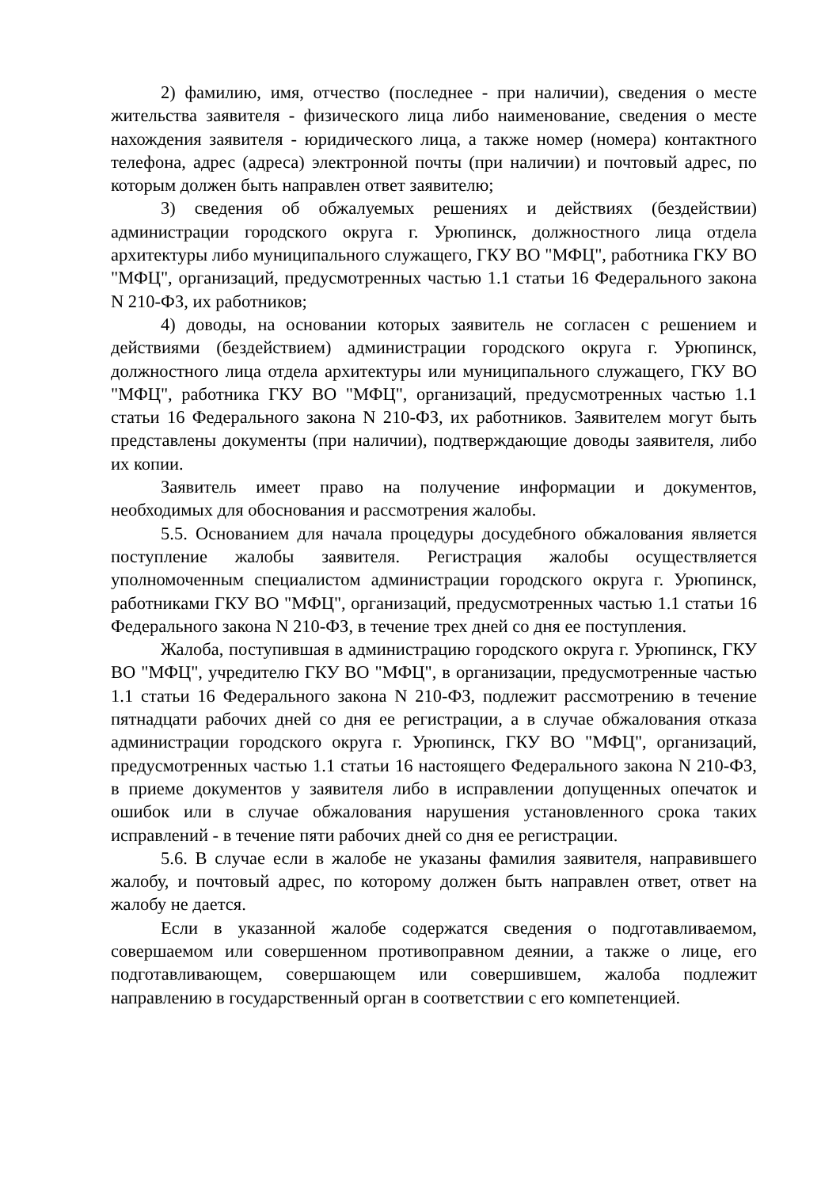2) фамилию, имя, отчество (последнее - при наличии), сведения о месте жительства заявителя - физического лица либо наименование, сведения о месте нахождения заявителя - юридического лица, а также номер (номера) контактного телефона, адрес (адреса) электронной почты (при наличии) и почтовый адрес, по которым должен быть направлен ответ заявителю;
3) сведения об обжалуемых решениях и действиях (бездействии) администрации городского округа г. Урюпинск, должностного лица отдела архитектуры либо муниципального служащего, ГКУ ВО "МФЦ", работника ГКУ ВО "МФЦ", организаций, предусмотренных частью 1.1 статьи 16 Федерального закона N 210-ФЗ, их работников;
4) доводы, на основании которых заявитель не согласен с решением и действиями (бездействием) администрации городского округа г. Урюпинск, должностного лица отдела архитектуры или муниципального служащего, ГКУ ВО "МФЦ", работника ГКУ ВО "МФЦ", организаций, предусмотренных частью 1.1 статьи 16 Федерального закона N 210-ФЗ, их работников. Заявителем могут быть представлены документы (при наличии), подтверждающие доводы заявителя, либо их копии.
Заявитель имеет право на получение информации и документов, необходимых для обоснования и рассмотрения жалобы.
5.5. Основанием для начала процедуры досудебного обжалования является поступление жалобы заявителя. Регистрация жалобы осуществляется уполномоченным специалистом администрации городского округа г. Урюпинск, работниками ГКУ ВО "МФЦ", организаций, предусмотренных частью 1.1 статьи 16 Федерального закона N 210-ФЗ, в течение трех дней со дня ее поступления.
Жалоба, поступившая в администрацию городского округа г. Урюпинск, ГКУ ВО "МФЦ", учредителю ГКУ ВО "МФЦ", в организации, предусмотренные частью 1.1 статьи 16 Федерального закона N 210-ФЗ, подлежит рассмотрению в течение пятнадцати рабочих дней со дня ее регистрации, а в случае обжалования отказа администрации городского округа г. Урюпинск, ГКУ ВО "МФЦ", организаций, предусмотренных частью 1.1 статьи 16 настоящего Федерального закона N 210-ФЗ, в приеме документов у заявителя либо в исправлении допущенных опечаток и ошибок или в случае обжалования нарушения установленного срока таких исправлений - в течение пяти рабочих дней со дня ее регистрации.
5.6. В случае если в жалобе не указаны фамилия заявителя, направившего жалобу, и почтовый адрес, по которому должен быть направлен ответ, ответ на жалобу не дается.
Если в указанной жалобе содержатся сведения о подготавливаемом, совершаемом или совершенном противоправном деянии, а также о лице, его подготавливающем, совершающем или совершившем, жалоба подлежит направлению в государственный орган в соответствии с его компетенцией.